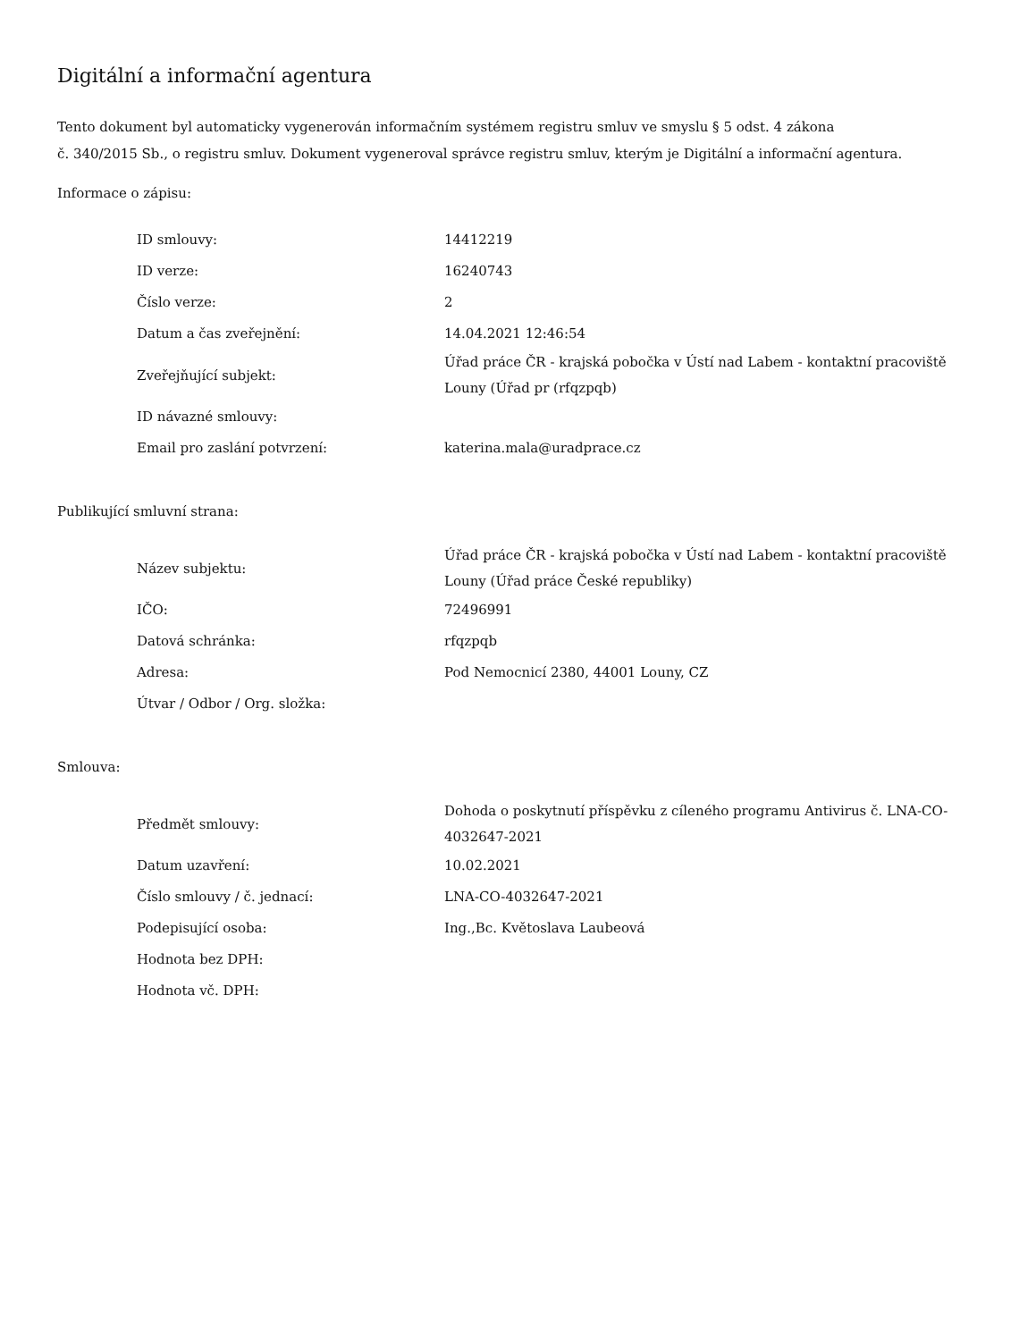Digitální a informační agentura
Tento dokument byl automaticky vygenerován informačním systémem registru smluv ve smyslu § 5 odst. 4 zákona
č. 340/2015 Sb., o registru smluv. Dokument vygeneroval správce registru smluv, kterým je Digitální a informační agentura.
Informace o zápisu:
| ID smlouvy: | 14412219 |
| ID verze: | 16240743 |
| Číslo verze: | 2 |
| Datum a čas zveřejnění: | 14.04.2021 12:46:54 |
| Zveřejňující subjekt: | Úřad práce ČR - krajská pobočka v Ústí nad Labem - kontaktní pracoviště Louny (Úřad pr (rfqzpqb) |
| ID návazné smlouvy: | |
| Email pro zaslání potvrzení: | katerina.mala@uradprace.cz |
Publikující smluvní strana:
| Název subjektu: | Úřad práce ČR - krajská pobočka v Ústí nad Labem - kontaktní pracoviště Louny (Úřad práce České republiky) |
| IČO: | 72496991 |
| Datová schránka: | rfqzpqb |
| Adresa: | Pod Nemocnicí 2380, 44001 Louny, CZ |
| Útvar / Odbor / Org. složka: | |
Smlouva:
| Předmět smlouvy: | Dohoda o poskytnutí příspěvku z cíleného programu Antivirus č. LNA-CO-4032647-2021 |
| Datum uzavření: | 10.02.2021 |
| Číslo smlouvy / č. jednací: | LNA-CO-4032647-2021 |
| Podepisující osoba: | Ing.,Bc. Květoslava Laubeová |
| Hodnota bez DPH: | |
| Hodnota vč. DPH: | |